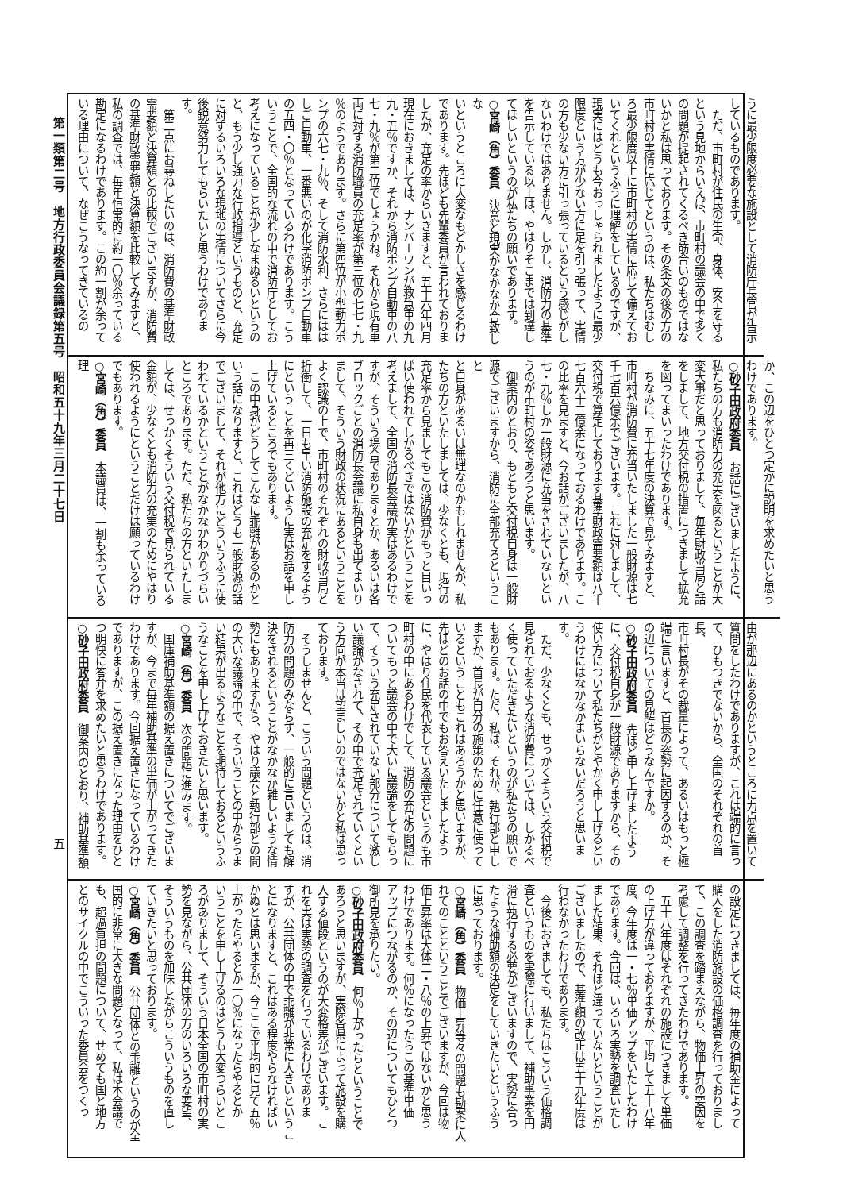第一類第二号　地方行政委員会議録第五号　昭和五十九年三月二十七日
五
うに最少限度必要な施設として消防庁長官が告示
しているものであります。
　ただ、市町村が住民の生命、身体、安全を守る
という見地からいえば、市町村の議会の中で多く
の問題が提起されてくるべき筋合いのものではな
いかと私は思っております。その条文の後の方の
市町村の実情に応じてというのは、私たちはむし
ろ最少限度以上に市町村の実情に応じて備えてお
いてくれというふうに理解をしているのですが、
現実にはどうも今おっしゃられましたように最少
限度という方が少ない方に足を引っ張って、実情
の方も少ない方に引っ張っているという感じがし
ないわけではありません。しかし、消防力の基準
を告示している以上は、やはりそこまでは到達し
てほしいというのが私たちの願いであります。
○宮崎（角）委員　決意と現実がなかなか合致しな
いというところに大変なもどかしさを感じるわけ
であります。先ほども先輩委員が言われておりま
したが、充足の率からいきますと、五十六年四月
現在におきましては、ナンバーワンが救急車の九
九・五％ですか、それから消防ポンプ自動車の八
七・九％が第二位でしょうかね。それから現有車
両に対する消防職員の充足率が第三位の七七・九
％のようであります。さらに第四位が小型動力ポ
ンプの六七・九％、そして消防水利、さらにはは
しご自動車、一番悪いのが化学消防ポンプ自動車
の五四・〇％となっているわけであります。こう
いうことで、全国的な流れの中で消防庁としてお
考えになっていることが少しなまぬるいというの
と、もう少し強力な行政指導というものと、充足
に対するいろいろな現地の実情についてさらに今
後鋭意努力してもらいたいと思うわけでありま
す。
　第二点にお尋ねしたいのは、消防費の基準財政
需要額と決算額との比較でございますが、消防費
の基準財政需要額と決算額を比較してみますと、
私の調査では、毎年恒常的に約一〇％余っている
勘定になるわけであります。この約一割が余って
いる理由について、なぜこうなってきているの
か、この辺をひとつ定かに説明を求めたいと思う
わけであります。
○砂子田政府委員　お話にございましたように、
私たちの方も消防力の充実を図るということが大
変大事だと思っておりまして、毎年財政当局と話
をしまして、地方交付税の措置につきまして拡充
を図ってまいったわけであります。
　ちなみに、五十七年度の決算で見てみますと、
市町村が消防費に充当いたしました一般財源は七
千七百六億余でございます。これに対しまして、
交付税で算定しております基準財政需要額は八千
七百六十三億余になっておるわけであります。こ
の比率を見ますと、今お話がございましたが、八
七・九％しか一般財源に充当をされていないとい
うのが市町村の姿であろうと思います。
　御案内のとおり、もともと交付税自身は一般財
源でございますから、消防に全部充てろということ
と自身があるいは無理なのかもしれませんが、私
たちの方といたしましては、少なくとも、現行の
充足率から見ましてもこの消防費がもっと目いっ
ぱい使われてしかるべきではないかということを
考えまして、全国の消防長会議が実はあるわけで
すが、そういう場合でありますとか、あるいは各
ブロックごとの消防長会議に私自身も出てまいり
まして、そういう財政の状況にあるということを
よく認識の上で、市町村のそれぞれの財政当局と
折衝して、一日も早い消防施設の充足をするよう
にということを再三くどいように実はお話を申し
上げているところでもあります。
　この中身がどうしてこんなに乖離があるのかと
いう話になりますと、これはどうも一般財源の話
でございまして、それが他方にどういうふうに使
われているかということがなかなかわかりづらい
ところであります。ただ、私たちの方といたしま
しては、せっかくそういう交付税で見られている
金額が、少なくとも消防力の充実のためにやはり
使われるようにということだけは願っているわけ
でもあります。
○宮崎（角）委員　本議員は、一割も余っている理
由が那辺にあるのかというところに力点を置いて
質問をしたわけでありますが、これは端的に言っ
て、ひもつきでないから、全国のそれぞれの首長、
市町村長がその裁量によって、あるいはもっと極
端に言いますと、首長の姿勢に起因するのか、そ
の辺についての見解はどうなんですか。
○砂子田政府委員　先ほど申し上げましたよう
に、交付税自身が一般財源でありますから、その
使い方について私たちがとやかく申し上げるとい
うわけにはなかなかまいらないだろうと思いま
す。
　ただ、少なくとも、せっかくそういう交付税で
見られておるような消防費については、しかるべ
く使っていただきたいというのが私たちの願いで
もあります。ただ、私は、それが、執行部と申し
ますか、首長が自分の施策のために任意に使って
いるということもこれはあろうかと思いますが、
先ほどのお話の中でもお答えいたしましたよう
に、やはり住民を代表している議会というのも市
町村の中にあるわけでして、消防の充足の問題に
ついてもっと議会の中で大いに議論をしてもらっ
て、そういう充足されていない部分について激し
い議論がなされて、その中で充足されていくとい
う方向が本当は望ましいのではないかと私は思っ
ております。
　そうしませんと、こういう問題というのは、消
防力の問題のみならず、一般的に言いましても解
決をされるということがなかなか難しいような情
勢にもありますから、やはり議会と執行部との間
の大いな議論の中で、そういうことの中からうま
い結果が出るようなことを期待しておるというふ
うなことを申し上げておきたいと思います。
○宮崎（角）委員　次の問題に進みます。
　国庫補助基準額の据え置きについてでございま
すが、今まで毎年補助基準の単価が上がってきた
わけであります。今回据え置きになっているわけ
でありますが、この据え置きになった理由をひと
つ明快に答弁を求めたいと思うわけであります。
○砂子田政府委員　御案内のとおり、補助基準額
の設定につきましては、毎年度の補助金によって
購入をした消防施設の価格調査を行っておりまし
て、この調査を踏まえながら、物価上昇の要因を
考慮して調整を行ってきたわけであります。
　五十八年度はそれぞれの施設につきまして単価
の上げ方が違っておりますが、平均して五十八年
度、今年度は一・七％単価アップをいたしたわけ
であります。今回は、いろいろ実勢を調査いたし
ました結果、それほど違っていないということが
ございましたので、基準額の改正は五十九年度は
行わなかったわけであります。
　今後におきましても、私たちはこういう価格調
査というものを実際に行いまして、補助事業を円
滑に執行する必要がございますので、実勢に合っ
たような補助額の決定をしていきたいというふう
に思っております。
○宮崎（角）委員　物価上昇等々の問題も勘案に入
れてのことということでございますが、今回は物
価上昇率は大体二・八％の上昇ではないかと思う
わけであります。何％になったらこの基準単価
アップにつながるのか、その辺についてもひとつ
御所見を承りたい。
○砂子田政府委員　何％上がったらということで
あろうと思いますが、実際各県によって施設を購
入する値段というのが大変格差がございます。こ
れを実は実勢の調査を行っているわけでありま
すが、公共団体の中で乖離が非常に大きいというこ
とになりますと、これはある程度やらなければい
かぬとは思いますが、今ここで平均的に見て五％
上がったらやるとか一〇％になったらやるとか
いうことを申し上げるのはどうも大変つらいとこ
ろがありまして、そういう日本全国の市町村の実
勢を見ながら、公共団体の方のいろいろな要望、
そういうものを加味しながらこういうものを直し
ていきたいと思っております。
○宮崎（角）委員　公共団体との乖離というのが全
国的に非常に大きな問題となって、私は本会議で
も、超過負担の問題について、せめても国と地方
とのサイクルの中でこういった委員会をつくっ